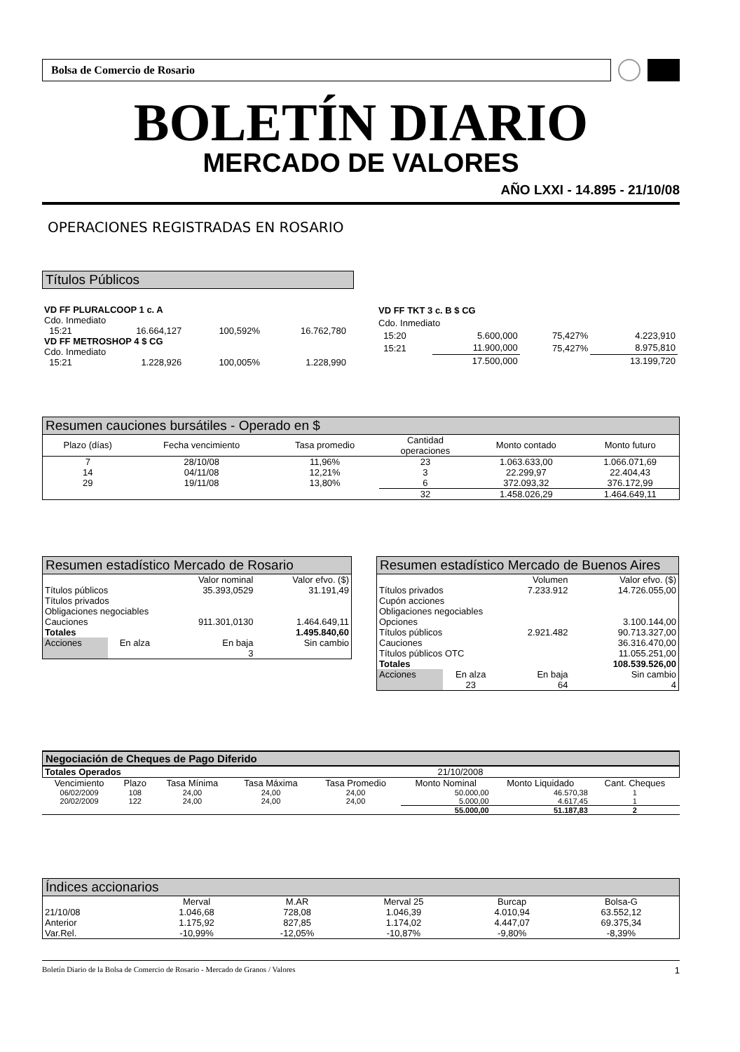Bolsa de Comercio de Rosario
BOLETÍN DIARIO
MERCADO DE VALORES
AÑO LXXI - 14.895 - 21/10/08
OPERACIONES REGISTRADAS EN ROSARIO
Títulos Públicos
| VD FF PLURALCOOP 1 c. A | | | |
| Cdo. Inmediato | | | |
| 15:21 | 16.664,127 | 100,592% | 16.762,780 |
| VD FF METROSHOP 4 $ CG | | | |
| Cdo. Inmediato | | | |
| 15:21 | 1.228,926 | 100,005% | 1.228,990 |
| VD FF TKT 3 c. B $ CG | | | |
| Cdo. Inmediato | | | |
| 15:20 | 5.600,000 | 75,427% | 4.223,910 |
| 15:21 | 11.900,000 | 75,427% | 8.975,810 |
| | 17.500,000 | | 13.199,720 |
Resumen cauciones bursátiles - Operado en $
| Plazo (días) | Fecha vencimiento | Tasa promedio | Cantidad operaciones | Monto contado | Monto futuro |
| --- | --- | --- | --- | --- | --- |
| 7 | 28/10/08 | 11,96% | 23 | 1.063.633,00 | 1.066.071,69 |
| 14 | 04/11/08 | 12,21% | 3 | 22.299,97 | 22.404,43 |
| 29 | 19/11/08 | 13,80% | 6 | 372.093,32 | 376.172,99 |
| | | | 32 | 1.458.026,29 | 1.464.649,11 |
Resumen estadístico Mercado de Rosario
| | | Valor nominal | Valor efvo. ($) |
| Títulos públicos | | 35.393,0529 | 31.191,49 |
| Títulos privados | | | |
| Obligaciones negociables | | | |
| Cauciones | | 911.301,0130 | 1.464.649,11 |
| Totales | | | 1.495.840,60 |
| Acciones | En alza | En baja | Sin cambio |
| | | 3 | |
Resumen estadístico Mercado de Buenos Aires
| | | Volumen | Valor efvo. ($) |
| Títulos privados | | 7.233.912 | 14.726.055,00 |
| Cupón acciones | | | |
| Obligaciones negociables | | | |
| Opciones | | | 3.100.144,00 |
| Títulos públicos | | 2.921.482 | 90.713.327,00 |
| Cauciones | | | 36.316.470,00 |
| Títulos públicos OTC | | | 11.055.251,00 |
| Totales | | | 108.539.526,00 |
| Acciones | En alza | En baja | Sin cambio |
| | 23 | 64 | 4 |
Negociación de Cheques de Pago Diferido
| Totales Operados | 21/10/2008 |
| Vencimiento | Plazo | Tasa Mínima | Tasa Máxima | Tasa Promedio | Monto Nominal | Monto Liquidado | Cant. Cheques |
| --- | --- | --- | --- | --- | --- | --- | --- |
| 06/02/2009 | 108 | 24,00 | 24,00 | 24,00 | 50.000,00 | 46.570,38 | 1 |
| 20/02/2009 | 122 | 24,00 | 24,00 | 24,00 | 5.000,00 | 4.617,45 | 1 |
| | | | | | 55.000,00 | 51.187,83 | 2 |
Índices accionarios
| | Merval | M.AR | Merval 25 | Burcap | Bolsa-G |
| 21/10/08 | 1.046,68 | 728,08 | 1.046,39 | 4.010,94 | 63.552,12 |
| Anterior | 1.175,92 | 827,85 | 1.174,02 | 4.447,07 | 69.375,34 |
| Var.Rel. | -10,99% | -12,05% | -10,87% | -9,80% | -8,39% |
Boletín Diario de la Bolsa de Comercio de Rosario - Mercado de Granos / Valores 1